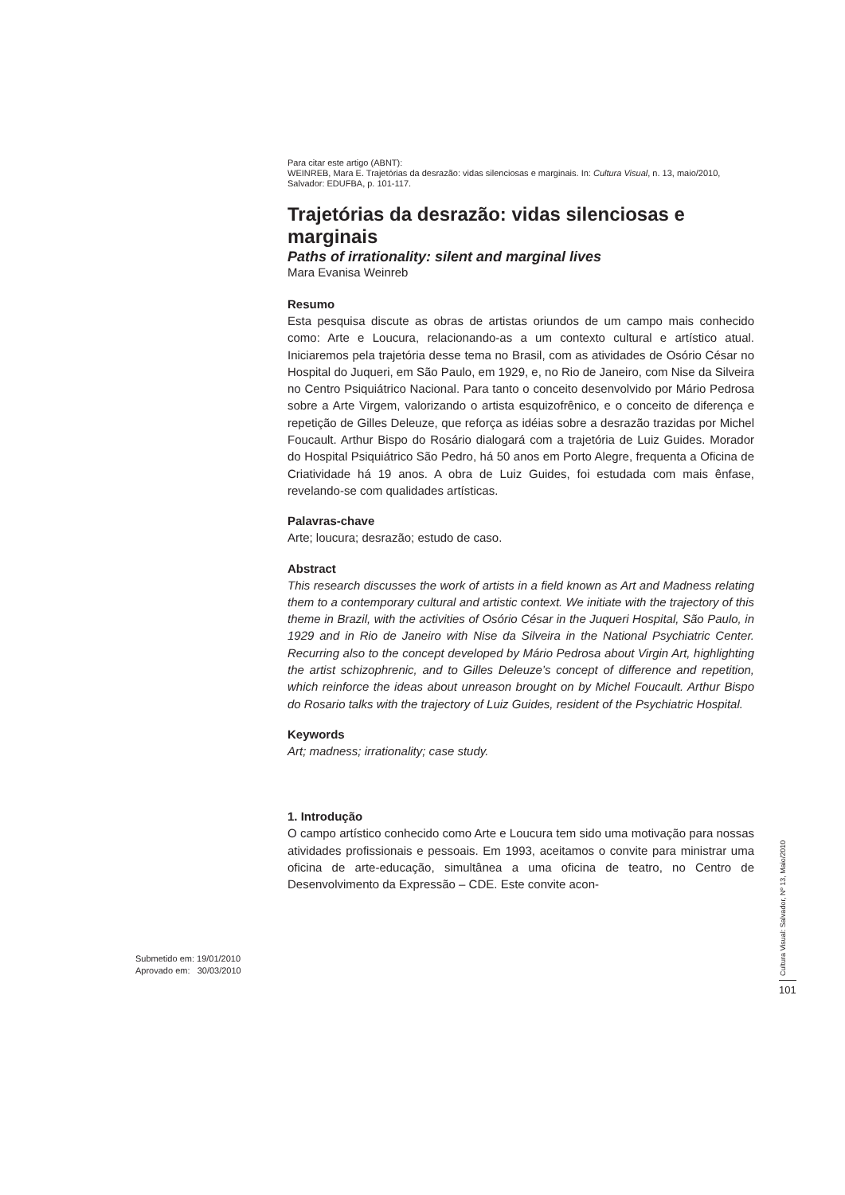Para citar este artigo (ABNT):
WEINREB, Mara E. Trajetórias da desrazão: vidas silenciosas e marginais. In: Cultura Visual, n. 13, maio/2010, Salvador: EDUFBA, p. 101-117.
Trajetórias da desrazão: vidas silenciosas e marginais
Paths of irrationality: silent and marginal lives
Mara Evanisa Weinreb
Resumo
Esta pesquisa discute as obras de artistas oriundos de um campo mais conhecido como: Arte e Loucura, relacionando-as a um contexto cultural e artístico atual. Iniciaremos pela trajetória desse tema no Brasil, com as atividades de Osório César no Hospital do Juqueri, em São Paulo, em 1929, e, no Rio de Janeiro, com Nise da Silveira no Centro Psiquiátrico Nacional. Para tanto o conceito desenvolvido por Mário Pedrosa sobre a Arte Virgem, valorizando o artista esquizofrênico, e o conceito de diferença e repetição de Gilles Deleuze, que reforça as idéias sobre a desrazão trazidas por Michel Foucault. Arthur Bispo do Rosário dialogará com a trajetória de Luiz Guides. Morador do Hospital Psiquiátrico São Pedro, há 50 anos em Porto Alegre, frequenta a Oficina de Criatividade há 19 anos. A obra de Luiz Guides, foi estudada com mais ênfase, revelando-se com qualidades artísticas.
Palavras-chave
Arte; loucura; desrazão; estudo de caso.
Abstract
This research discusses the work of artists in a field known as Art and Madness relating them to a contemporary cultural and artistic context. We initiate with the trajectory of this theme in Brazil, with the activities of Osório César in the Juqueri Hospital, São Paulo, in 1929 and in Rio de Janeiro with Nise da Silveira in the National Psychiatric Center. Recurring also to the concept developed by Mário Pedrosa about Virgin Art, highlighting the artist schizophrenic, and to Gilles Deleuze’s concept of difference and repetition, which reinforce the ideas about unreason brought on by Michel Foucault. Arthur Bispo do Rosario talks with the trajectory of Luiz Guides, resident of the Psychiatric Hospital.
Keywords
Art; madness; irrationality; case study.
1. Introdução
O campo artístico conhecido como Arte e Loucura tem sido uma motivação para nossas atividades profissionais e pessoais. Em 1993, aceitamos o convite para ministrar uma oficina de arte-educação, simultânea a uma oficina de teatro, no Centro de Desenvolvimento da Expressão – CDE. Este convite acon-
Submetido em: 19/01/2010
Aprovado em: 30/03/2010
Cultura Visual: Salvador, Nº 13, Maio/2010
101